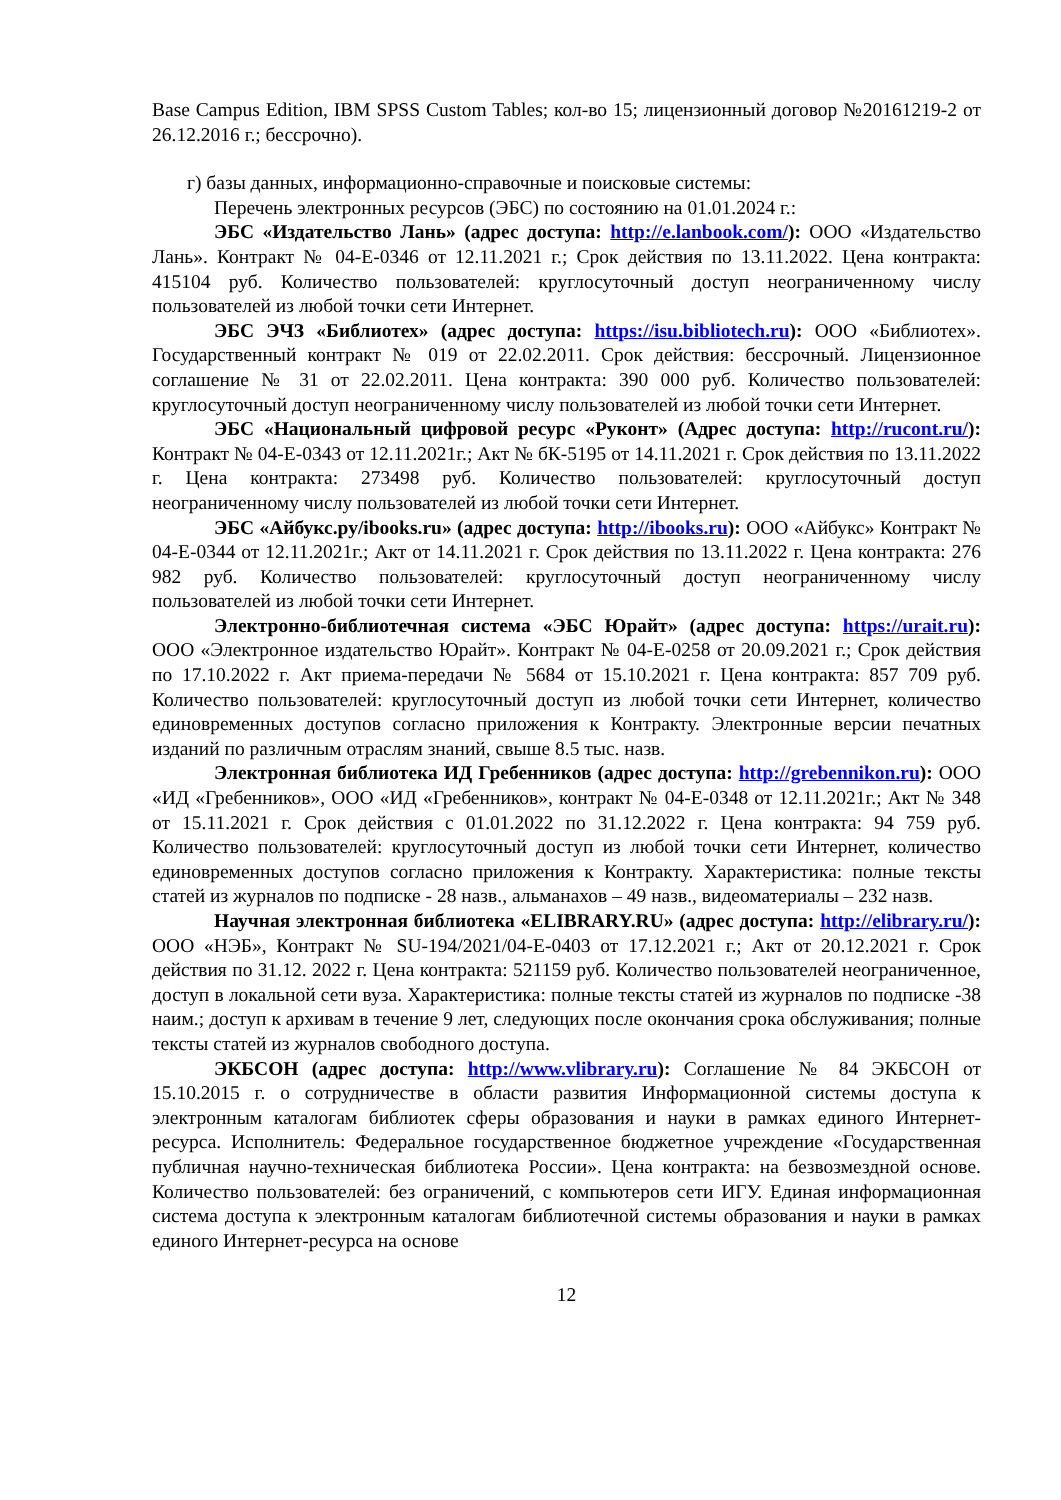Base Campus Edition, IBM SPSS Custom Tables; кол-во 15; лицензионный договор №20161219-2 от 26.12.2016 г.; бессрочно).
г) базы данных, информационно-справочные и поисковые системы:
Перечень электронных ресурсов (ЭБС) по состоянию на 01.01.2024 г.:
ЭБС «Издательство Лань» (адрес доступа: http://e.lanbook.com/): ООО «Издательство Лань». Контракт № 04-Е-0346 от 12.11.2021 г.; Срок действия по 13.11.2022. Цена контракта: 415104 руб. Количество пользователей: круглосуточный доступ неограниченному числу пользователей из любой точки сети Интернет.
ЭБС ЭЧЗ «Библиотех» (адрес доступа: https://isu.bibliotech.ru): ООО «Библиотех». Государственный контракт № 019 от 22.02.2011. Срок действия: бессрочный. Лицензионное соглашение № 31 от 22.02.2011. Цена контракта: 390 000 руб. Количество пользователей: круглосуточный доступ неограниченному числу пользователей из любой точки сети Интернет.
ЭБС «Национальный цифровой ресурс «Руконт» (Адрес доступа: http://rucont.ru/): Контракт № 04-Е-0343 от 12.11.2021г.; Акт № бК-5195 от 14.11.2021 г. Срок действия по 13.11.2022 г. Цена контракта: 273498 руб. Количество пользователей: круглосуточный доступ неограниченному числу пользователей из любой точки сети Интернет.
ЭБС «Айбукс.ру/ibooks.ru» (адрес доступа: http://ibooks.ru): ООО «Айбукс» Контракт № 04-Е-0344 от 12.11.2021г.; Акт от 14.11.2021 г. Срок действия по 13.11.2022 г. Цена контракта: 276 982 руб. Количество пользователей: круглосуточный доступ неограниченному числу пользователей из любой точки сети Интернет.
Электронно-библиотечная система «ЭБС Юрайт» (адрес доступа: https://urait.ru): ООО «Электронное издательство Юрайт». Контракт № 04-Е-0258 от 20.09.2021 г.; Срок действия по 17.10.2022 г. Акт приема-передачи № 5684 от 15.10.2021 г. Цена контракта: 857 709 руб. Количество пользователей: круглосуточный доступ из любой точки сети Интернет, количество единовременных доступов согласно приложения к Контракту. Электронные версии печатных изданий по различным отраслям знаний, свыше 8.5 тыс. назв.
Электронная библиотека ИД Гребенников (адрес доступа: http://grebennikon.ru): ООО «ИД «Гребенников», ООО «ИД «Гребенников», контракт № 04-Е-0348 от 12.11.2021г.; Акт № 348 от 15.11.2021 г. Срок действия с 01.01.2022 по 31.12.2022 г. Цена контракта: 94 759 руб. Количество пользователей: круглосуточный доступ из любой точки сети Интернет, количество единовременных доступов согласно приложения к Контракту. Характеристика: полные тексты статей из журналов по подписке - 28 назв., альманахов – 49 назв., видеоматериалы – 232 назв.
Научная электронная библиотека «ELIBRARY.RU» (адрес доступа: http://elibrary.ru/): ООО «НЭБ», Контракт № SU-194/2021/04-Е-0403 от 17.12.2021 г.; Акт от 20.12.2021 г. Срок действия по 31.12. 2022 г. Цена контракта: 521159 руб. Количество пользователей неограниченное, доступ в локальной сети вуза. Характеристика: полные тексты статей из журналов по подписке -38 наим.; доступ к архивам в течение 9 лет, следующих после окончания срока обслуживания; полные тексты статей из журналов свободного доступа.
ЭКБСОН (адрес доступа: http://www.vlibrary.ru): Соглашение № 84 ЭКБСОН от 15.10.2015 г. о сотрудничестве в области развития Информационной системы доступа к электронным каталогам библиотек сферы образования и науки в рамках единого Интернет-ресурса. Исполнитель: Федеральное государственное бюджетное учреждение «Государственная публичная научно-техническая библиотека России». Цена контракта: на безвозмездной основе. Количество пользователей: без ограничений, с компьютеров сети ИГУ. Единая информационная система доступа к электронным каталогам библиотечной системы образования и науки в рамках единого Интернет-ресурса на основе
12